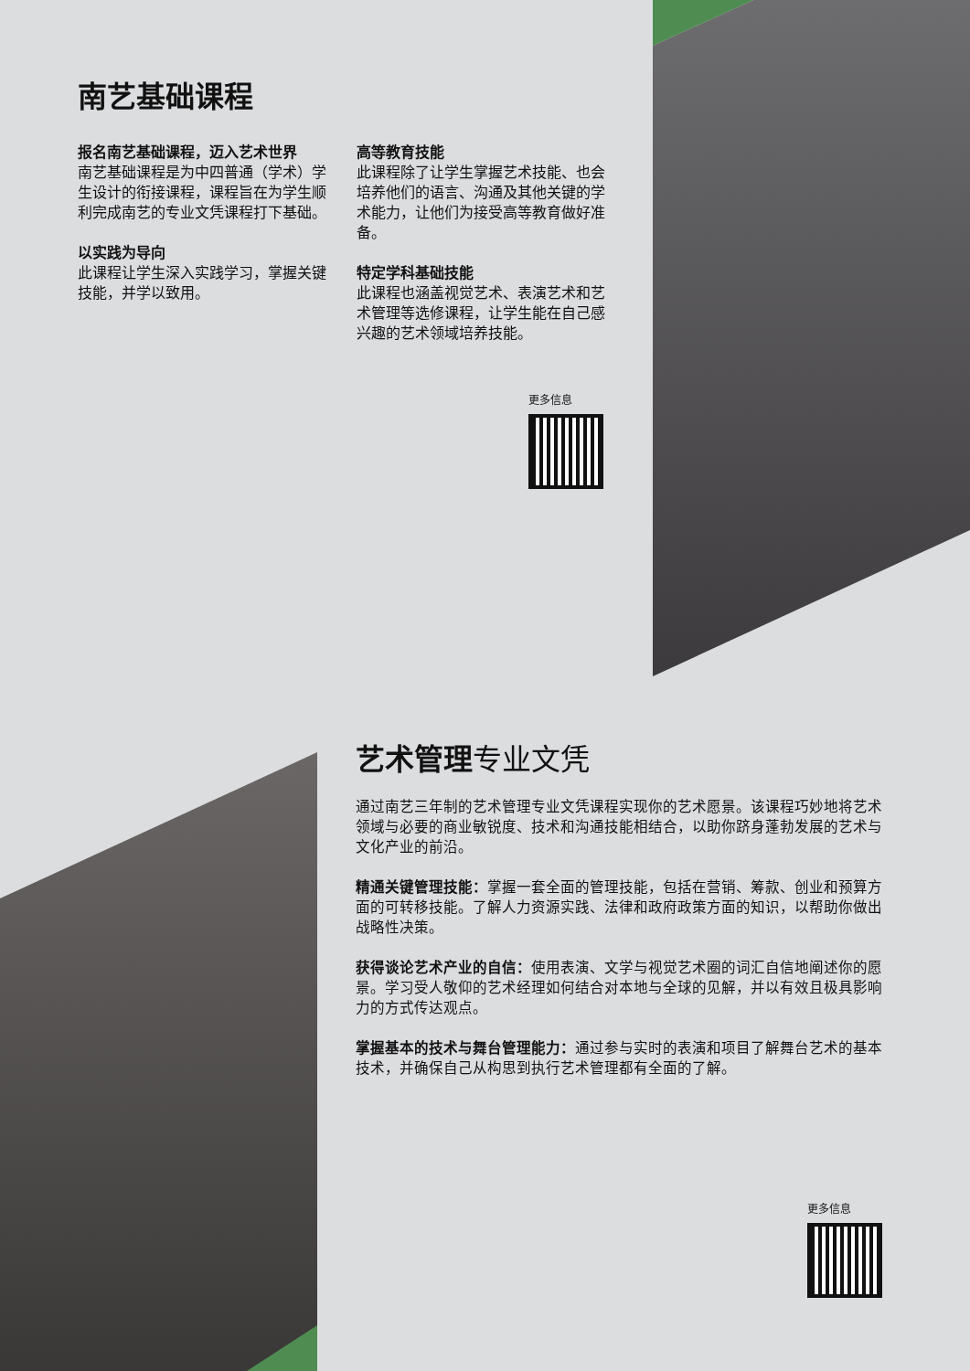南艺基础课程
报名南艺基础课程，迈入艺术世界
南艺基础课程是为中四普通（学术）学生设计的衔接课程，课程旨在为学生顺利完成南艺的专业文凭课程打下基础。
以实践为导向
此课程让学生深入实践学习，掌握关键技能，并学以致用。
高等教育技能
此课程除了让学生掌握艺术技能、也会培养他们的语言、沟通及其他关键的学术能力，让他们为接受高等教育做好准备。
特定学科基础技能
此课程也涵盖视觉艺术、表演艺术和艺术管理等选修课程，让学生能在自己感兴趣的艺术领域培养技能。
更多信息
艺术管理专业文凭
通过南艺三年制的艺术管理专业文凭课程实现你的艺术愿景。该课程巧妙地将艺术领域与必要的商业敏锐度、技术和沟通技能相结合，以助你跻身蓬勃发展的艺术与文化产业的前沿。
精通关键管理技能：掌握一套全面的管理技能，包括在营销、筹款、创业和预算方面的可转移技能。了解人力资源实践、法律和政府政策方面的知识，以帮助你做出战略性决策。
获得谈论艺术产业的自信：使用表演、文学与视觉艺术圈的词汇自信地阐述你的愿景。学习受人敬仰的艺术经理如何结合对本地与全球的见解，并以有效且极具影响力的方式传达观点。
掌握基本的技术与舞台管理能力：通过参与实时的表演和项目了解舞台艺术的基本技术，并确保自己从构思到执行艺术管理都有全面的了解。
更多信息